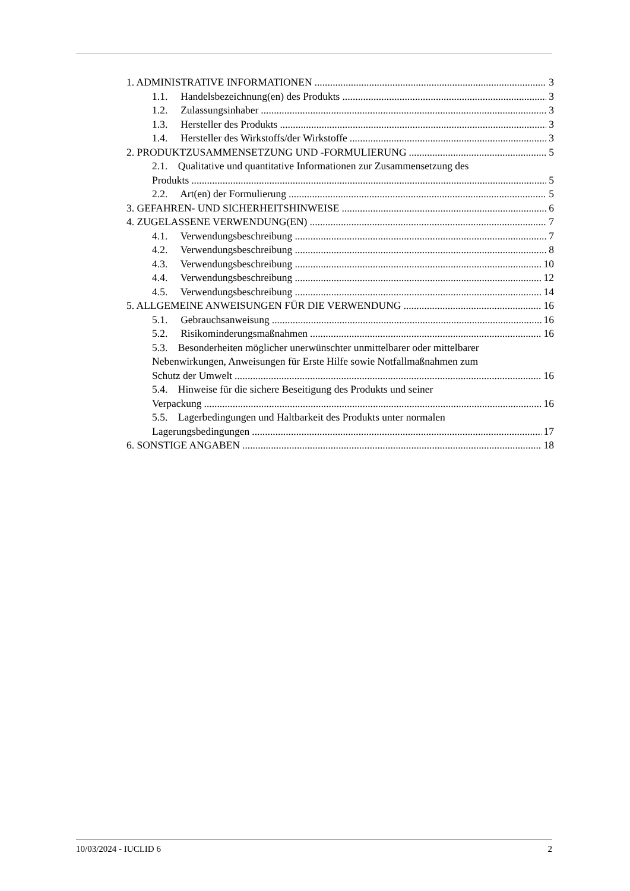1. ADMINISTRATIVE INFORMATIONEN 3
1.1. Handelsbezeichnung(en) des Produkts 3
1.2. Zulassungsinhaber 3
1.3. Hersteller des Produkts 3
1.4. Hersteller des Wirkstoffs/der Wirkstoffe 3
2. PRODUKTZUSAMMENSETZUNG UND -FORMULIERUNG 5
2.1. Qualitative und quantitative Informationen zur Zusammensetzung des
Produkts 5
2.2. Art(en) der Formulierung 5
3. GEFAHREN- UND SICHERHEITSHINWEISE 6
4. ZUGELASSENE VERWENDUNG(EN) 7
4.1. Verwendungsbeschreibung 7
4.2. Verwendungsbeschreibung 8
4.3. Verwendungsbeschreibung 10
4.4. Verwendungsbeschreibung 12
4.5. Verwendungsbeschreibung 14
5. ALLGEMEINE ANWEISUNGEN FÜR DIE VERWENDUNG 16
5.1. Gebrauchsanweisung 16
5.2. Risikominderungsmaßnahmen 16
5.3. Besonderheiten möglicher unerwünschter unmittelbarer oder mittelbarer
Nebenwirkungen, Anweisungen für Erste Hilfe sowie Notfallmaßnahmen zum
Schutz der Umwelt 16
5.4. Hinweise für die sichere Beseitigung des Produkts und seiner
Verpackung 16
5.5. Lagerbedingungen und Haltbarkeit des Produkts unter normalen
Lagerungsbedingungen 17
6. SONSTIGE ANGABEN 18
10/03/2024 - IUCLID 6 2